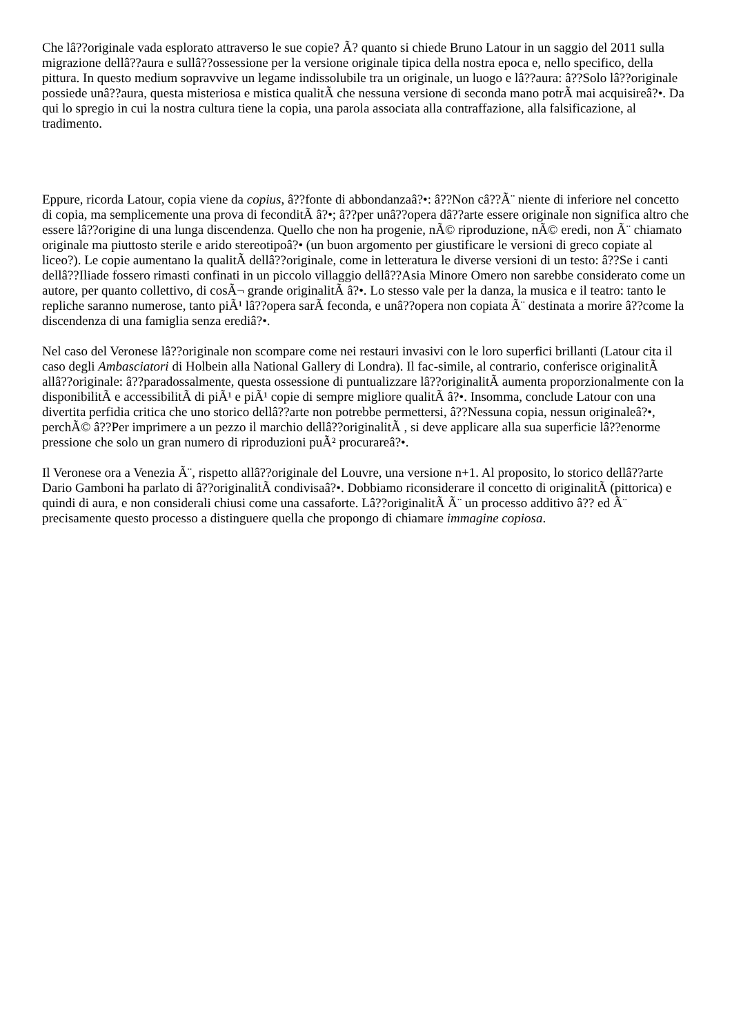Che lâ??originale vada esplorato attraverso le sue copie? Ã? quanto si chiede Bruno Latour in un saggio del 2011 sulla migrazione dellâ??aura e sullâ??ossessione per la versione originale tipica della nostra epoca e, nello specifico, della pittura. In questo medium sopravvive un legame indissolubile tra un originale, un luogo e lâ??aura: â??Solo lâ??originale possiede unâ??aura, questa misteriosa e mistica qualitÃ che nessuna versione di seconda mano potrÃ mai acquisireâ?•. Da qui lo spregio in cui la nostra cultura tiene la copia, una parola associata alla contraffazione, alla falsificazione, al tradimento.
Eppure, ricorda Latour, copia viene da copius, â??fonte di abbondanzaâ?•: â??Non câ??Ã¨ niente di inferiore nel concetto di copia, ma semplicemente una prova di feconditÃ â?•; â??per unâ??opera dâ??arte essere originale non significa altro che essere lâ??origine di una lunga discendenza. Quello che non ha progenie, nÃ© riproduzione, nÃ© eredi, non Ã¨ chiamato originale ma piuttosto sterile e arido stereotipoâ?• (un buon argomento per giustificare le versioni di greco copiate al liceo?). Le copie aumentano la qualitÃ dellâ??originale, come in letteratura le diverse versioni di un testo: â??Se i canti dellâ??Iliade fossero rimasti confinati in un piccolo villaggio dellâ??Asia Minore Omero non sarebbe considerato come un autore, per quanto collettivo, di cosÃ¬ grande originalitÃ â?•. Lo stesso vale per la danza, la musica e il teatro: tanto le repliche saranno numerose, tanto piÃ¹ lâ??opera sarÃ feconda, e unâ??opera non copiata Ã¨ destinata a morire â??come la discendenza di una famiglia senza erediâ?•.
Nel caso del Veronese lâ??originale non scompare come nei restauri invasivi con le loro superfici brillanti (Latour cita il caso degli Ambasciatori di Holbein alla National Gallery di Londra). Il fac-simile, al contrario, conferisce originalitÃ allâ??originale: â??paradossalmente, questa ossessione di puntualizzare lâ??originalitÃ aumenta proporzionalmente con la disponibilitÃ e accessibilitÃ di piÃ¹ e piÃ¹ copie di sempre migliore qualitÃ â?•. Insomma, conclude Latour con una divertita perfidia critica che uno storico dellâ??arte non potrebbe permettersi, â??Nessuna copia, nessun originaleâ?•, perchÃ© â??Per imprimere a un pezzo il marchio dellâ??originalitÃ , si deve applicare alla sua superficie lâ??enorme pressione che solo un gran numero di riproduzioni puÃ² procurareâ?•.
Il Veronese ora a Venezia Ã¨, rispetto allâ??originale del Louvre, una versione n+1. Al proposito, lo storico dellâ??arte Dario Gamboni ha parlato di â??originalitÃ condivisaâ?•. Dobbiamo riconsiderare il concetto di originalitÃ (pittorica) e quindi di aura, e non considerali chiusi come una cassaforte. Lâ??originalitÃ Ã¨ un processo additivo â?? ed Ã¨ precisamente questo processo a distinguere quella che propongo di chiamare immagine copiosa.